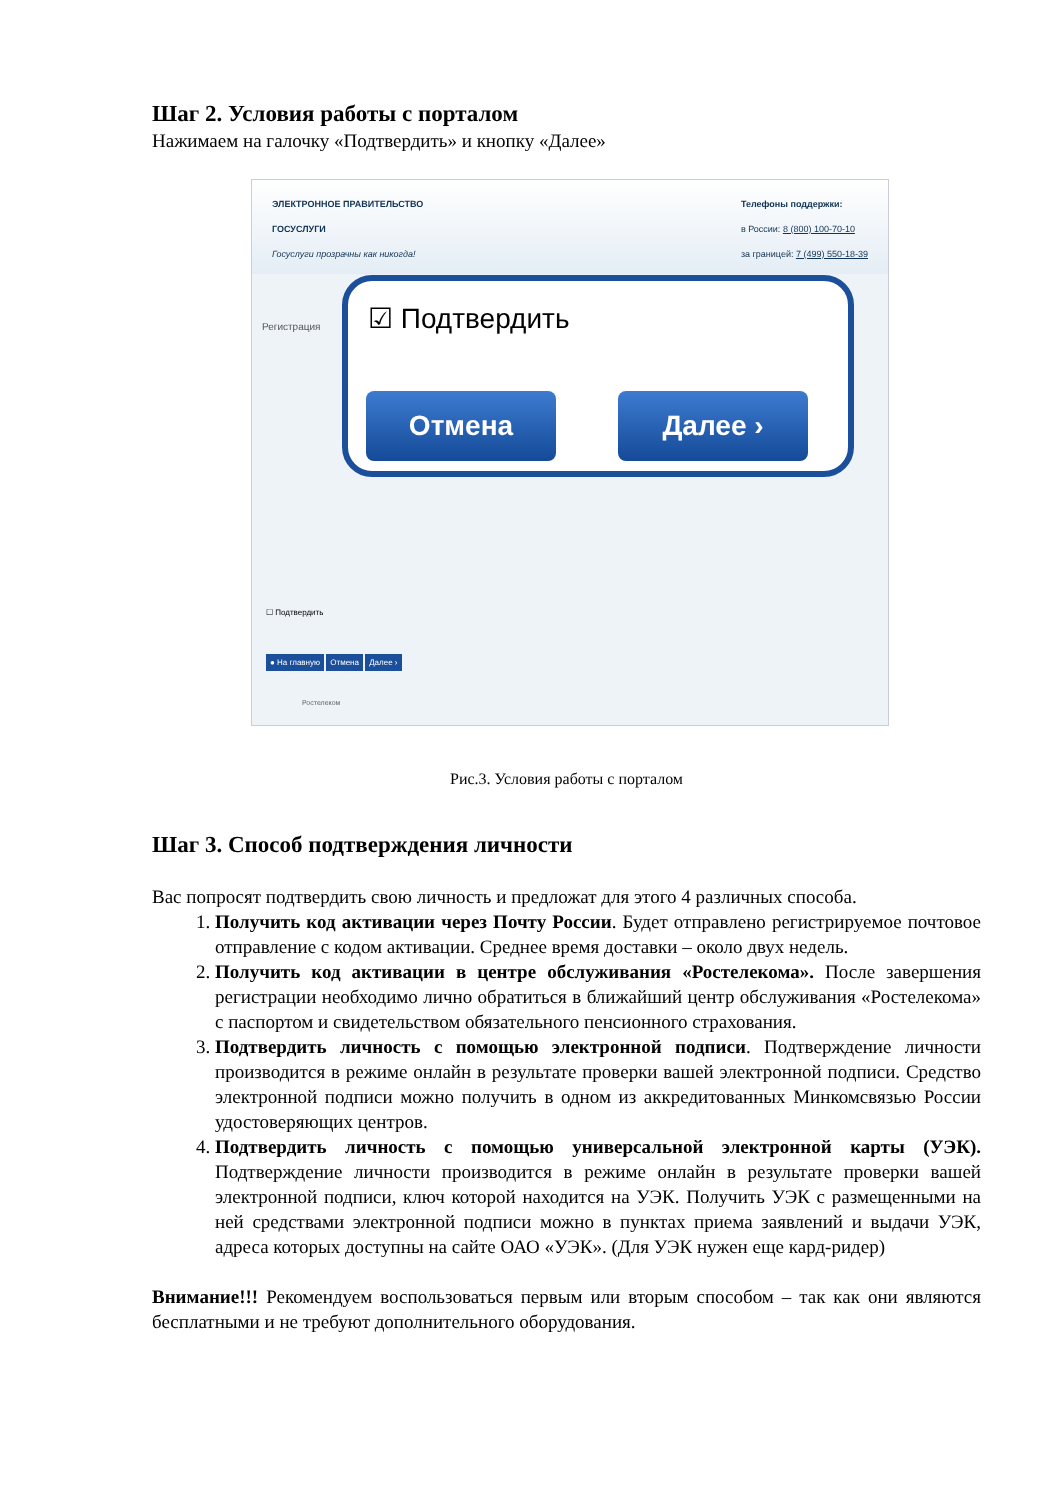Шаг 2. Условия работы с порталом
Нажимаем на галочку «Подтвердить» и кнопку «Далее»
ЭЛЕКТРОННОЕ ПРАВИТЕЛЬСТВО
ГОСУСЛУГИ
Госуслуги прозрачны как никогда!
Телефоны поддержки:
в России: 8 (800) 100-70-10
за границей: 7 (499) 550-18-39
Регистрация
☑ Подтвердить
Отмена Далее ›
☐ Подтвердить
● На главную Отмена Далее ›
Ростелеком
Рис.3. Условия работы с порталом
Шаг 3. Способ подтверждения личности
Вас попросят подтвердить свою личность и предложат для этого 4 различных способа.
1. Получить код активации через Почту России. Будет отправлено регистрируемое почтовое отправление с кодом активации. Среднее время доставки – около двух недель.
2. Получить код активации в центре обслуживания «Ростелекома». После завершения регистрации необходимо лично обратиться в ближайший центр обслуживания «Ростелекома» с паспортом и свидетельством обязательного пенсионного страхования.
3. Подтвердить личность с помощью электронной подписи. Подтверждение личности производится в режиме онлайн в результате проверки вашей электронной подписи. Средство электронной подписи можно получить в одном из аккредитованных Минкомсвязью России удостоверяющих центров.
4. Подтвердить личность с помощью универсальной электронной карты (УЭК). Подтверждение личности производится в режиме онлайн в результате проверки вашей электронной подписи, ключ которой находится на УЭК. Получить УЭК с размещенными на ней средствами электронной подписи можно в пунктах приема заявлений и выдачи УЭК, адреса которых доступны на сайте ОАО «УЭК». (Для УЭК нужен еще кард-ридер)
Внимание!!! Рекомендуем воспользоваться первым или вторым способом – так как они являются бесплатными и не требуют дополнительного оборудования.